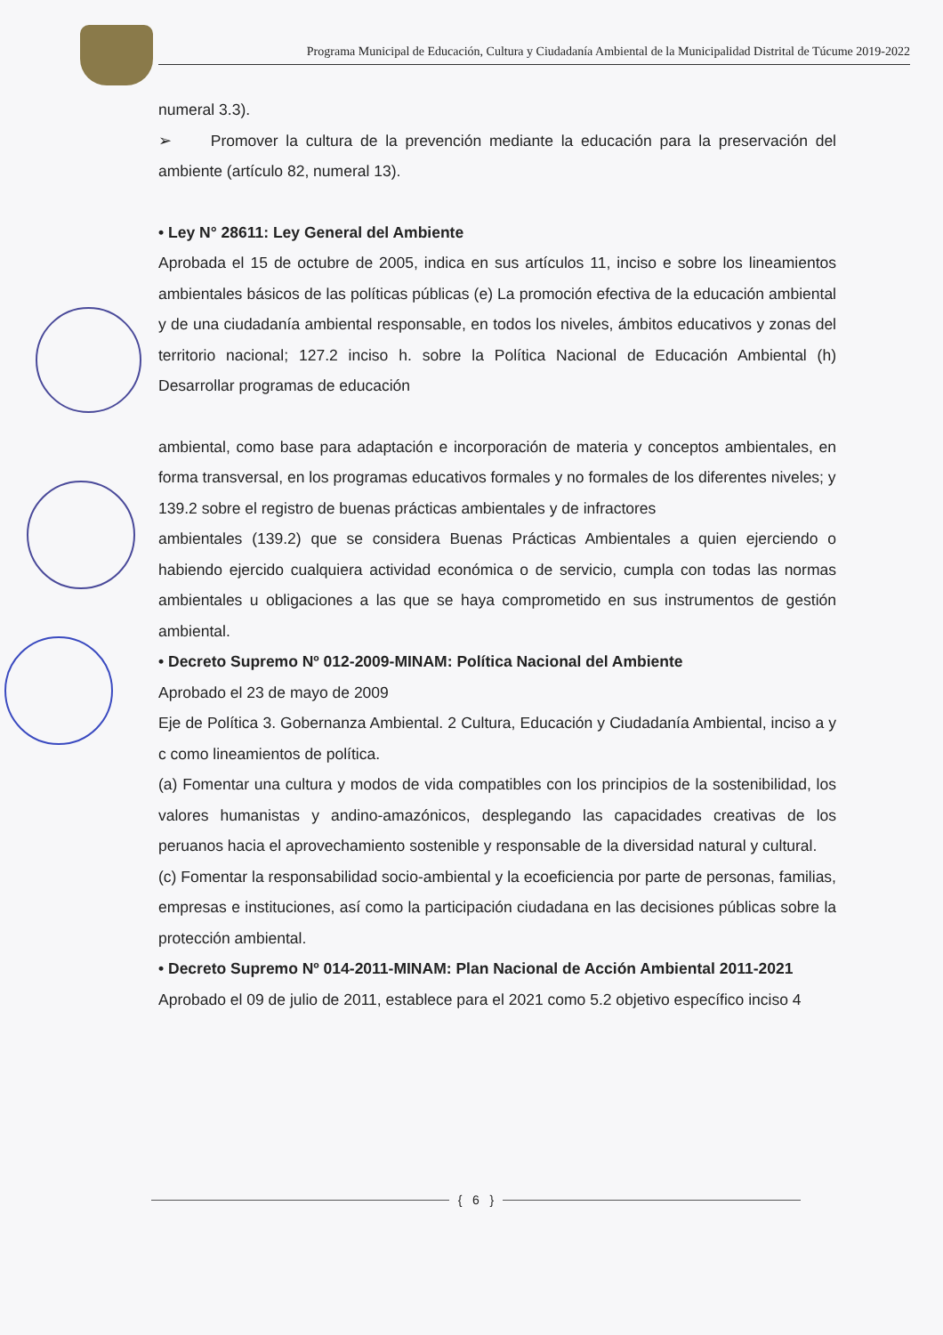Programa Municipal de Educación, Cultura y Ciudadanía Ambiental de la Municipalidad Distrital de Túcume 2019-2022
numeral 3.3).
➢ Promover la cultura de la prevención mediante la educación para la preservación del ambiente (artículo 82, numeral 13).
• Ley N° 28611: Ley General del Ambiente
Aprobada el 15 de octubre de 2005, indica en sus artículos 11, inciso e sobre los lineamientos ambientales básicos de las políticas públicas (e) La promoción efectiva de la educación ambiental y de una ciudadanía ambiental responsable, en todos los niveles, ámbitos educativos y zonas del territorio nacional; 127.2 inciso h. sobre la Política Nacional de Educación Ambiental (h) Desarrollar programas de educación
ambiental, como base para adaptación e incorporación de materia y conceptos ambientales, en forma transversal, en los programas educativos formales y no formales de los diferentes niveles; y
139.2 sobre el registro de buenas prácticas ambientales y de infractores
ambientales (139.2) que se considera Buenas Prácticas Ambientales a quien ejerciendo o habiendo ejercido cualquiera actividad económica o de servicio, cumpla con todas las normas ambientales u obligaciones a las que se haya comprometido en sus instrumentos de gestión ambiental.
• Decreto Supremo Nº 012-2009-MINAM: Política Nacional del Ambiente
Aprobado el 23 de mayo de 2009
Eje de Política 3. Gobernanza Ambiental. 2 Cultura, Educación y Ciudadanía Ambiental, inciso a y c como lineamientos de política.
(a) Fomentar una cultura y modos de vida compatibles con los principios de la sostenibilidad, los valores humanistas y andino-amazónicos, desplegando las capacidades creativas de los peruanos hacia el aprovechamiento sostenible y responsable de la diversidad natural y cultural.
(c) Fomentar la responsabilidad socio-ambiental y la ecoeficiencia por parte de personas, familias, empresas e instituciones, así como la participación ciudadana en las decisiones públicas sobre la protección ambiental.
• Decreto Supremo Nº 014-2011-MINAM: Plan Nacional de Acción Ambiental 2011-2021
Aprobado el 09 de julio de 2011, establece para el 2021 como 5.2 objetivo específico inciso 4
{ 6 }